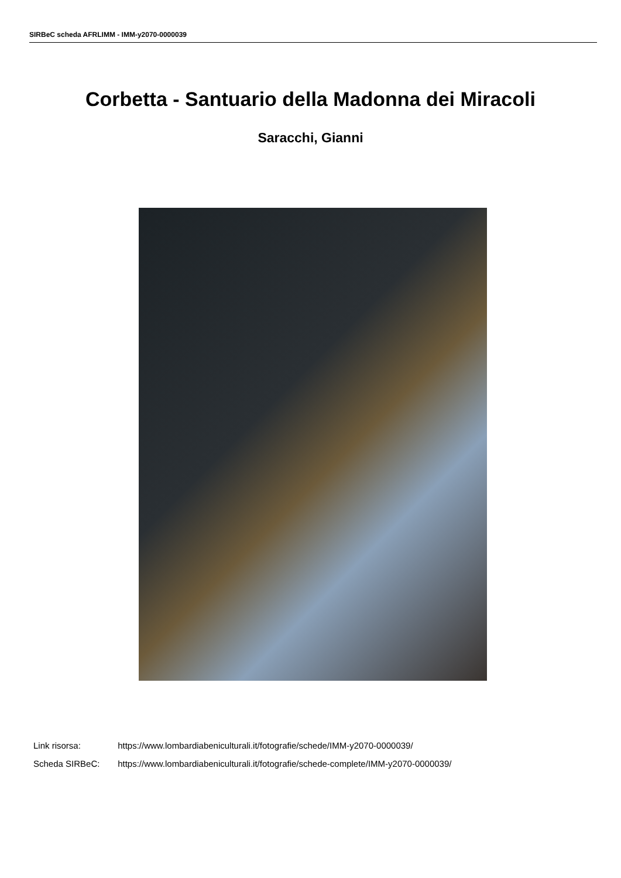SIRBeC scheda AFRLIMM - IMM-y2070-0000039
Corbetta - Santuario della Madonna dei Miracoli
Saracchi, Gianni
Link risorsa: https://www.lombardiabeniculturali.it/fotografie/schede/IMM-y2070-0000039/
Scheda SIRBeC: https://www.lombardiabeniculturali.it/fotografie/schede-complete/IMM-y2070-0000039/